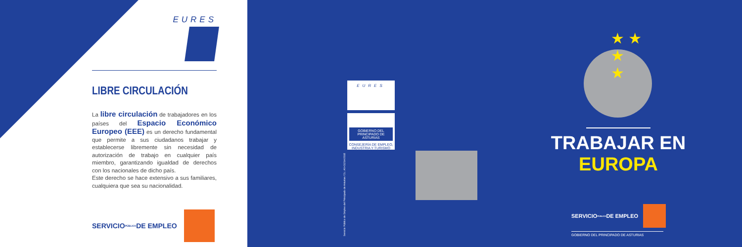EURES
LIBRE CIRCULACIÓN
La libre circulación de trabajadores en los países del Espacio Económico Europeo (EEE) es un derecho fundamental que permite a sus ciudadanos trabajar y establecerse libremente sin necesidad de autorización de trabajo en cualquier país miembro, garantizando igualdad de derechos con los nacionales de dicho país.
Este derecho se hace extensivo a sus familiares, cualquiera que sea su nacionalidad.
SERVICIO PÚBLICO DE EMPLEO
EURES
GOBIERNO DEL PRINCIPADO DE ASTURIAS
CONSEJERÍA DE EMPLEO, INDUSTRIA Y TURISMO
Servicio Público de Empleo del Principado de Asturias / DL: AS-01214-2018
★ ★
★
★
TRABAJAR EN EUROPA
SERVICIO PÚBLICO DE EMPLEO
GOBIERNO DEL PRINCIPADO DE ASTURIAS